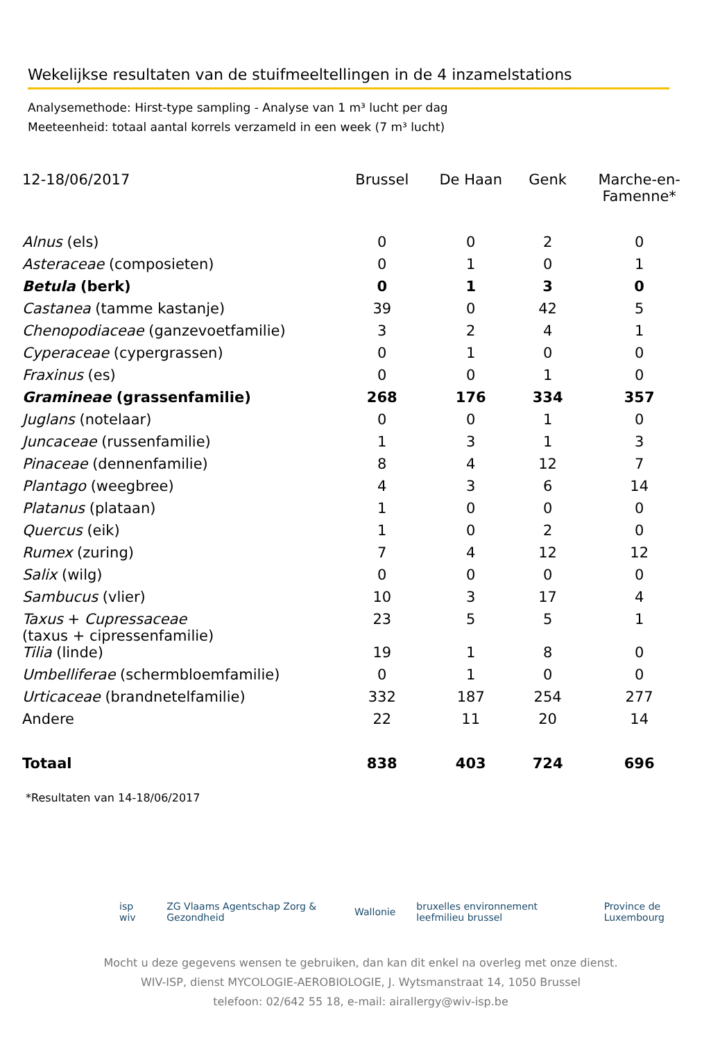Wekelijkse resultaten van de stuifmeeltellingen in de 4 inzamelstations
Analysemethode: Hirst-type sampling - Analyse van 1 m³ lucht per dag
Meeteenheid: totaal aantal korrels verzameld in een week (7 m³ lucht)
| 12-18/06/2017 | Brussel | De Haan | Genk | Marche-en- Famenne* |
| --- | --- | --- | --- | --- |
| Alnus (els) | 0 | 0 | 2 | 0 |
| Asteraceae (composieten) | 0 | 1 | 0 | 1 |
| Betula (berk) | 0 | 1 | 3 | 0 |
| Castanea (tamme kastanje) | 39 | 0 | 42 | 5 |
| Chenopodiaceae (ganzevoetfamilie) | 3 | 2 | 4 | 1 |
| Cyperaceae (cypergrassen) | 0 | 1 | 0 | 0 |
| Fraxinus (es) | 0 | 0 | 1 | 0 |
| Gramineae (grassenfamilie) | 268 | 176 | 334 | 357 |
| Juglans (notelaar) | 0 | 0 | 1 | 0 |
| Juncaceae (russenfamilie) | 1 | 3 | 1 | 3 |
| Pinaceae (dennenfamilie) | 8 | 4 | 12 | 7 |
| Plantago (weegbree) | 4 | 3 | 6 | 14 |
| Platanus (plataan) | 1 | 0 | 0 | 0 |
| Quercus (eik) | 1 | 0 | 2 | 0 |
| Rumex (zuring) | 7 | 4 | 12 | 12 |
| Salix (wilg) | 0 | 0 | 0 | 0 |
| Sambucus (vlier) | 10 | 3 | 17 | 4 |
| Taxus + Cupressaceae (taxus + cipressenfamilie) | 23 | 5 | 5 | 1 |
| Tilia (linde) | 19 | 1 | 8 | 0 |
| Umbelliferae (schermbloemfamilie) | 0 | 1 | 0 | 0 |
| Urticaceae (brandnetelfamilie) | 332 | 187 | 254 | 277 |
| Andere | 22 | 11 | 20 | 14 |
| Totaal | 838 | 403 | 724 | 696 |
*Resultaten van 14-18/06/2017
isp wiv ZG Vlaams Agentschap Zorg & Gezondheid Wallonie bruxelles environnement leefmilieu brussel Province de Luxembourg
Mocht u deze gegevens wensen te gebruiken, dan kan dit enkel na overleg met onze dienst.
WIV-ISP, dienst MYCOLOGIE-AEROBIOLOGIE, J. Wytsmanstraat 14, 1050 Brussel
telefoon: 02/642 55 18, e-mail: airallergy@wiv-isp.be